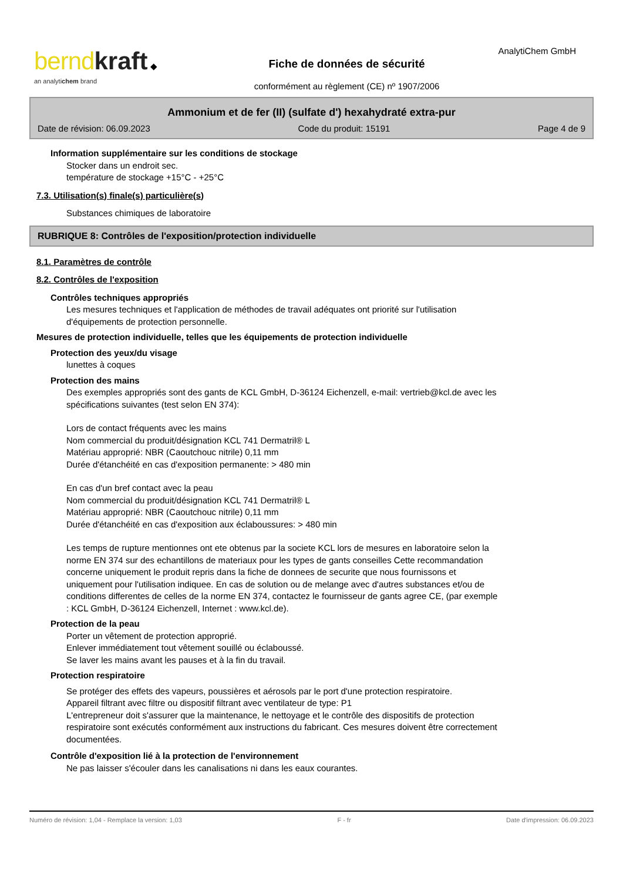bernd kraft ◆
an analytichem brand
AnalytiChem GmbH
Fiche de données de sécurité
conformément au règlement (CE) nº 1907/2006
Ammonium et de fer (II) (sulfate d') hexahydraté extra-pur
Date de révision: 06.09.2023 Code du produit: 15191 Page 4 de 9
Information supplémentaire sur les conditions de stockage
Stocker dans un endroit sec.
température de stockage +15°C - +25°C
7.3. Utilisation(s) finale(s) particulière(s)
Substances chimiques de laboratoire
RUBRIQUE 8: Contrôles de l'exposition/protection individuelle
8.1. Paramètres de contrôle
8.2. Contrôles de l'exposition
Contrôles techniques appropriés
Les mesures techniques et l'application de méthodes de travail adéquates ont priorité sur l'utilisation
d'équipements de protection personnelle.
Mesures de protection individuelle, telles que les équipements de protection individuelle
Protection des yeux/du visage
lunettes à coques
Protection des mains
Des exemples appropriés sont des gants de KCL GmbH, D-36124 Eichenzell, e-mail: vertrieb@kcl.de avec les
spécifications suivantes (test selon EN 374):
Lors de contact fréquents avec les mains
Nom commercial du produit/désignation KCL 741 Dermatril® L
Matériau approprié: NBR (Caoutchouc nitrile) 0,11 mm
Durée d'étanchéité en cas d'exposition permanente: > 480 min
En cas d'un bref contact avec la peau
Nom commercial du produit/désignation KCL 741 Dermatril® L
Matériau approprié: NBR (Caoutchouc nitrile) 0,11 mm
Durée d'étanchéité en cas d'exposition aux éclaboussures: > 480 min
Les temps de rupture mentionnes ont ete obtenus par la societe KCL lors de mesures en laboratoire selon la
norme EN 374 sur des echantillons de materiaux pour les types de gants conseilles Cette recommandation
concerne uniquement le produit repris dans la fiche de donnees de securite que nous fournissons et
uniquement pour l'utilisation indiquee. En cas de solution ou de melange avec d'autres substances et/ou de
conditions differentes de celles de la norme EN 374, contactez le fournisseur de gants agree CE, (par exemple
: KCL GmbH, D-36124 Eichenzell, Internet : www.kcl.de).
Protection de la peau
Porter un vêtement de protection approprié.
Enlever immédiatement tout vêtement souillé ou éclaboussé.
Se laver les mains avant les pauses et à la fin du travail.
Protection respiratoire
Se protéger des effets des vapeurs, poussières et aérosols par le port d'une protection respiratoire.
Appareil filtrant avec filtre ou dispositif filtrant avec ventilateur de type: P1
L'entrepreneur doit s'assurer que la maintenance, le nettoyage et le contrôle des dispositifs de protection
respiratoire sont exécutés conformément aux instructions du fabricant. Ces mesures doivent être correctement
documentées.
Contrôle d'exposition lié à la protection de l'environnement
Ne pas laisser s'écouler dans les canalisations ni dans les eaux courantes.
Numéro de révision: 1,04 - Remplace la version: 1,03 F - fr Date d'impression: 06.09.2023